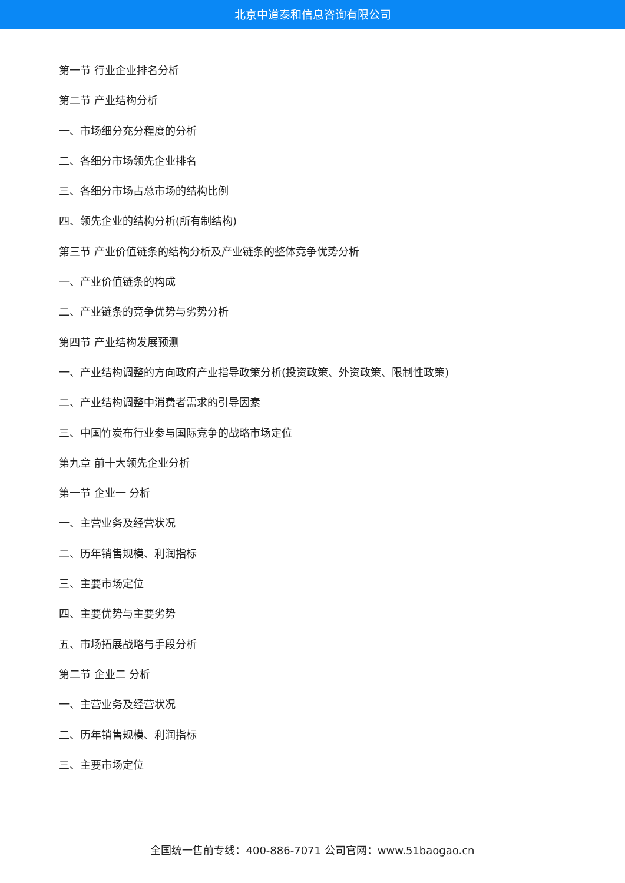北京中道泰和信息咨询有限公司
第一节 行业企业排名分析
第二节 产业结构分析
一、市场细分充分程度的分析
二、各细分市场领先企业排名
三、各细分市场占总市场的结构比例
四、领先企业的结构分析(所有制结构)
第三节 产业价值链条的结构分析及产业链条的整体竞争优势分析
一、产业价值链条的构成
二、产业链条的竞争优势与劣势分析
第四节 产业结构发展预测
一、产业结构调整的方向政府产业指导政策分析(投资政策、外资政策、限制性政策)
二、产业结构调整中消费者需求的引导因素
三、中国竹炭布行业参与国际竞争的战略市场定位
第九章 前十大领先企业分析
第一节 企业一 分析
一、主营业务及经营状况
二、历年销售规模、利润指标
三、主要市场定位
四、主要优势与主要劣势
五、市场拓展战略与手段分析
第二节 企业二 分析
一、主营业务及经营状况
二、历年销售规模、利润指标
三、主要市场定位
全国统一售前专线：400-886-7071 公司官网：www.51baogao.cn